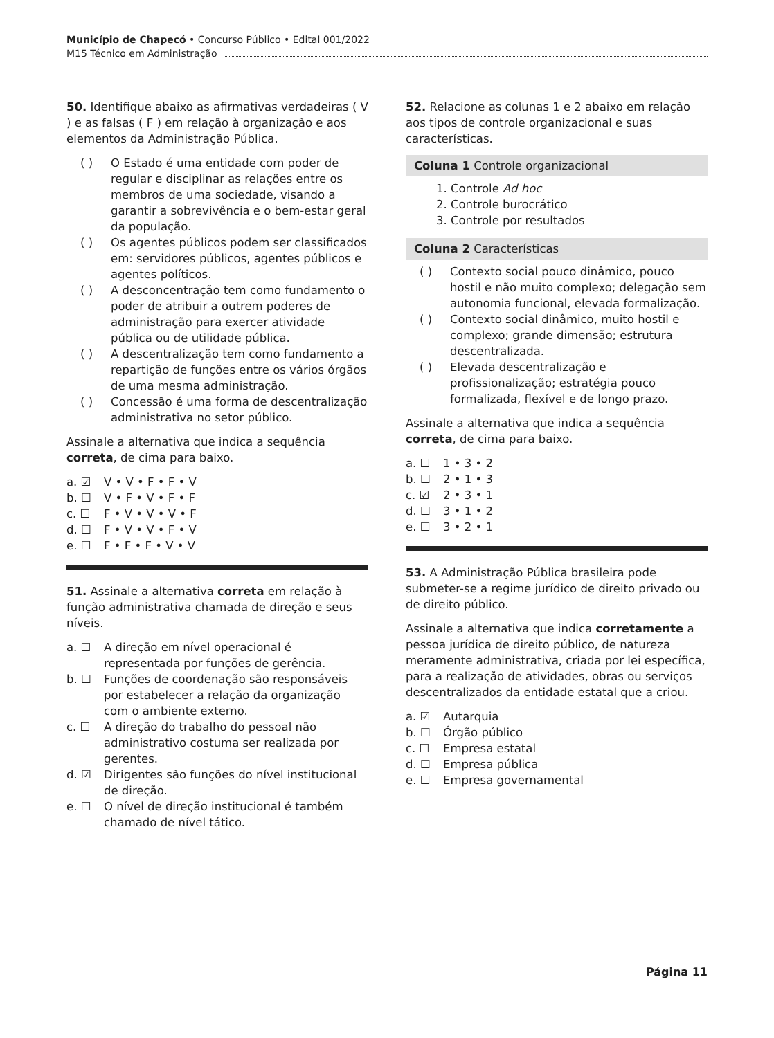Município de Chapecó • Concurso Público • Edital 001/2022
M15 Técnico em Administração
50. Identifique abaixo as afirmativas verdadeiras ( V ) e as falsas ( F ) em relação à organização e aos elementos da Administração Pública.
( ) O Estado é uma entidade com poder de regular e disciplinar as relações entre os membros de uma sociedade, visando a garantir a sobrevivência e o bem-estar geral da população.
( ) Os agentes públicos podem ser classificados em: servidores públicos, agentes públicos e agentes políticos.
( ) A desconcentração tem como fundamento o poder de atribuir a outrem poderes de administração para exercer atividade pública ou de utilidade pública.
( ) A descentralização tem como fundamento a repartição de funções entre os vários órgãos de uma mesma administração.
( ) Concessão é uma forma de descentralização administrativa no setor público.
Assinale a alternativa que indica a sequência correta, de cima para baixo.
a. ☑ V • V • F • F • V
b. ☐ V • F • V • F • F
c. ☐ F • V • V • V • F
d. ☐ F • V • V • F • V
e. ☐ F • F • F • V • V
51. Assinale a alternativa correta em relação à função administrativa chamada de direção e seus níveis.
a. ☐ A direção em nível operacional é representada por funções de gerência.
b. ☐ Funções de coordenação são responsáveis por estabelecer a relação da organização com o ambiente externo.
c. ☐ A direção do trabalho do pessoal não administrativo costuma ser realizada por gerentes.
d. ☑ Dirigentes são funções do nível institucional de direção.
e. ☐ O nível de direção institucional é também chamado de nível tático.
52. Relacione as colunas 1 e 2 abaixo em relação aos tipos de controle organizacional e suas características.
Coluna 1 Controle organizacional
1. Controle Ad hoc
2. Controle burocrático
3. Controle por resultados
Coluna 2 Características
( ) Contexto social pouco dinâmico, pouco hostil e não muito complexo; delegação sem autonomia funcional, elevada formalização.
( ) Contexto social dinâmico, muito hostil e complexo; grande dimensão; estrutura descentralizada.
( ) Elevada descentralização e profissionalização; estratégia pouco formalizada, flexível e de longo prazo.
Assinale a alternativa que indica a sequência correta, de cima para baixo.
a. ☐ 1 • 3 • 2
b. ☐ 2 • 1 • 3
c. ☑ 2 • 3 • 1
d. ☐ 3 • 1 • 2
e. ☐ 3 • 2 • 1
53. A Administração Pública brasileira pode submeter-se a regime jurídico de direito privado ou de direito público.
Assinale a alternativa que indica corretamente a pessoa jurídica de direito público, de natureza meramente administrativa, criada por lei específica, para a realização de atividades, obras ou serviços descentralizados da entidade estatal que a criou.
a. ☑ Autarquia
b. ☐ Órgão público
c. ☐ Empresa estatal
d. ☐ Empresa pública
e. ☐ Empresa governamental
Página 11